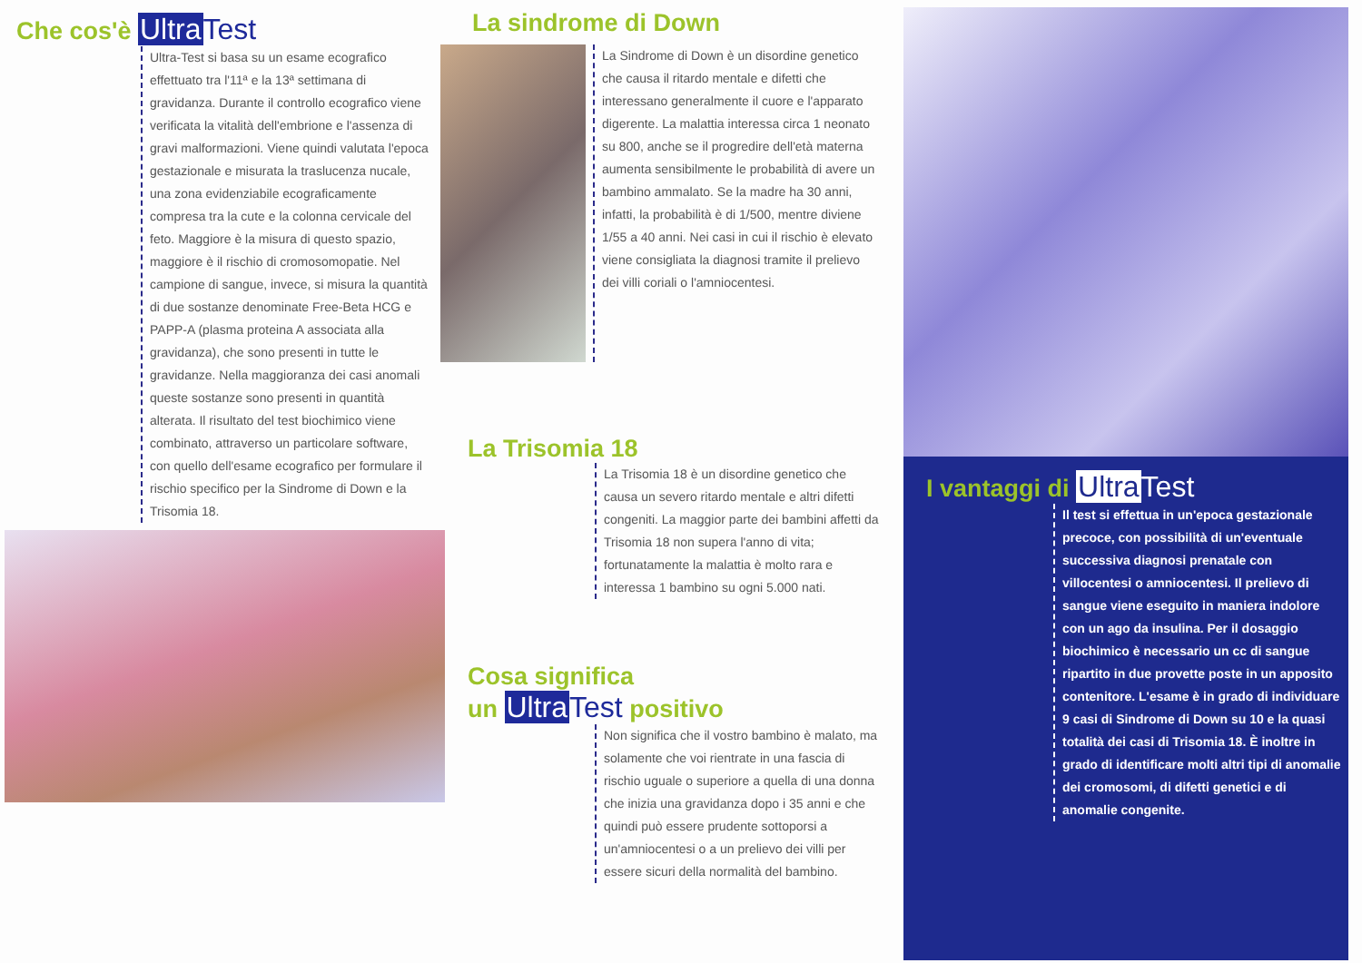Che cos'è Ultra Test
Ultra-Test si basa su un esame ecografico effettuato tra l'11ª e la 13ª settimana di gravidanza. Durante il controllo ecografico viene verificata la vitalità dell'embrione e l'assenza di gravi malformazioni. Viene quindi valutata l'epoca gestazionale e misurata la traslucenza nucale, una zona evidenziabile ecograficamente compresa tra la cute e la colonna cervicale del feto. Maggiore è la misura di questo spazio, maggiore è il rischio di cromosomopatie. Nel campione di sangue, invece, si misura la quantità di due sostanze denominate Free-Beta HCG e PAPP-A (plasma proteina A associata alla gravidanza), che sono presenti in tutte le gravidanze. Nella maggioranza dei casi anomali queste sostanze sono presenti in quantità alterata. Il risultato del test biochimico viene combinato, attraverso un particolare software, con quello dell'esame ecografico per formulare il rischio specifico per la Sindrome di Down e la Trisomia 18.
La sindrome di Down
La Sindrome di Down è un disordine genetico che causa il ritardo mentale e difetti che interessano generalmente il cuore e l'apparato digerente. La malattia interessa circa 1 neonato su 800, anche se il progredire dell'età materna aumenta sensibilmente le probabilità di avere un bambino ammalato. Se la madre ha 30 anni, infatti, la probabilità è di 1/500, mentre diviene 1/55 a 40 anni. Nei casi in cui il rischio è elevato viene consigliata la diagnosi tramite il prelievo dei villi coriali o l'amniocentesi.
La Trisomia 18
La Trisomia 18 è un disordine genetico che causa un severo ritardo mentale e altri difetti congeniti. La maggior parte dei bambini affetti da Trisomia 18 non supera l'anno di vita; fortunatamente la malattia è molto rara e interessa 1 bambino su ogni 5.000 nati.
Cosa significa
un Ultra Test positivo
Non significa che il vostro bambino è malato, ma solamente che voi rientrate in una fascia di rischio uguale o superiore a quella di una donna che inizia una gravidanza dopo i 35 anni e che quindi può essere prudente sottoporsi a un'amniocentesi o a un prelievo dei villi per essere sicuri della normalità del bambino.
I vantaggi di Ultra Test
Il test si effettua in un'epoca gestazionale precoce, con possibilità di un'eventuale successiva diagnosi prenatale con villocentesi o amniocentesi. Il prelievo di sangue viene eseguito in maniera indolore con un ago da insulina. Per il dosaggio biochimico è necessario un cc di sangue ripartito in due provette poste in un apposito contenitore. L'esame è in grado di individuare 9 casi di Sindrome di Down su 10 e la quasi totalità dei casi di Trisomia 18. È inoltre in grado di identificare molti altri tipi di anomalie dei cromosomi, di difetti genetici e di anomalie congenite.